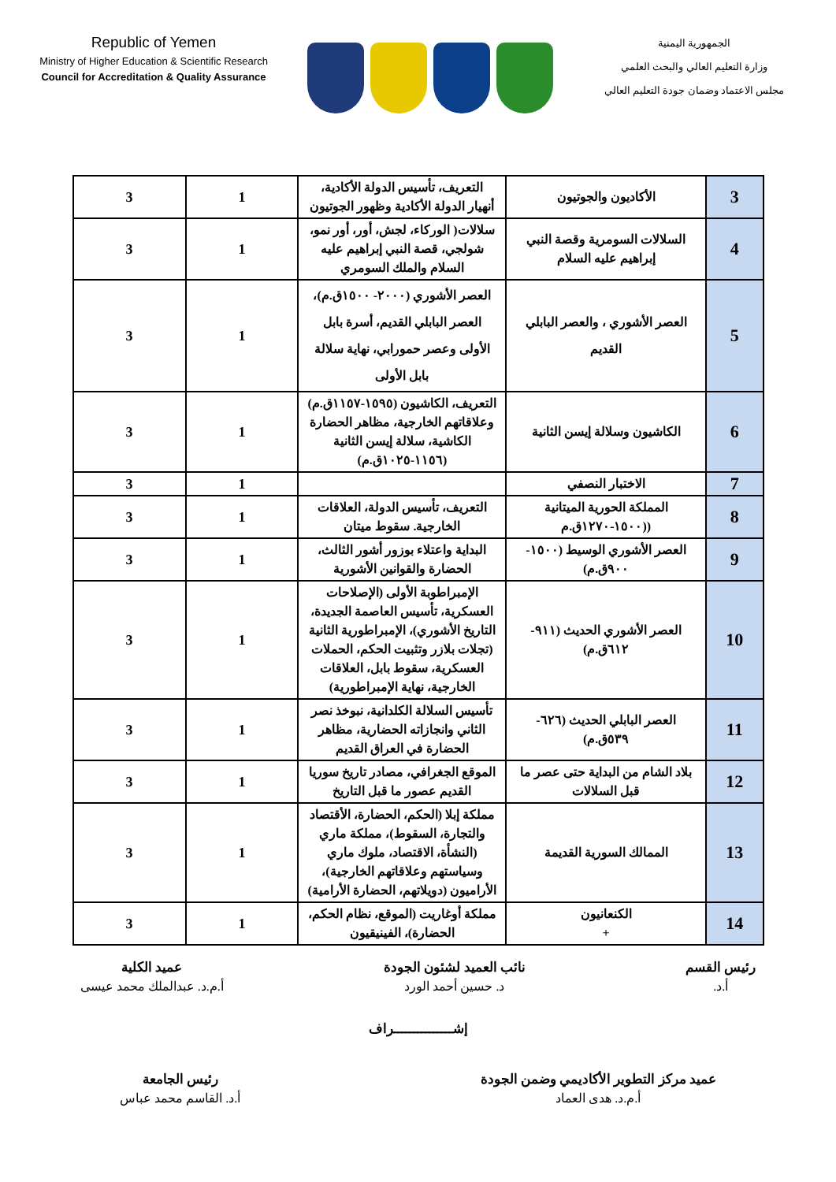Republic of Yemen
Ministry of Higher Education & Scientific Research
Council for Accreditation & Quality Assurance
الجمهورية اليمنية
وزارة التعليم العالي والبحث العلمي
مجلس الاعتماد وضمان جودة التعليم العالي
| 3 | الأكاديون والجوتيون | التعريف، تأسيس الدولة الأكادية، أنهيار الدولة الأكادية وظهور الجوتيون | 1 | 3 |
| 4 | السلالات السومرية وقصة النبي إبراهيم عليه السلام | سلالات( الوركاء، لجش، أور، أور نمو، شولجي، قصة النبي إبراهيم عليه السلام والملك السومري | 1 | 3 |
| 5 | العصر الأشوري ، والعصر البابلي القديم | العصر الأشوري (٢٠٠٠- ١٥٠٠ق.م)، العصر البابلي القديم، أسرة بابل الأولى وعصر حمورابي، نهاية سلالة بابل الأولى | 1 | 3 |
| 6 | الكاشيون وسلالة إيسن الثانية | التعريف، الكاشيون (١٥٩٥-١١٥٧ق.م) وعلاقاتهم الخارجية، مظاهر الحضارة الكاشية، سلالة إيسن الثانية (١١٥٦-١٠٢٥ق.م) | 1 | 3 |
| 7 | الاختبار النصفي | | 1 | 3 |
| 8 | المملكة الحورية الميتانية ((١٥٠٠-١٢٧٠ق.م | التعريف، تأسيس الدولة، العلاقات الخارجية. سقوط ميتان | 1 | 3 |
| 9 | العصر الأشوري الوسيط (١٥٠٠- ٩٠٠ق.م) | البداية واعتلاء بوزور أشور الثالث، الحضارة والقوانين الأشورية | 1 | 3 |
| 10 | العصر الأشوري الحديث (٩١١- ٦١٢ق.م) | الإمبراطوبة الأولى (الإصلاحات العسكرية، تأسيس العاصمة الجديدة، التاريخ الأشوري)، الإمبراطورية الثانية (تجلات بلازر وتثبيت الحكم، الحملات العسكرية، سقوط بابل، العلاقات الخارجية، نهاية الإمبراطورية) | 1 | 3 |
| 11 | العصر البابلي الحديث (٦٢٦- ٥٣٩ق.م) | تأسيس السلالة الكلدانية، نبوخذ نصر الثاني وانجازاته الحضارية، مظاهر الحضارة في العراق القديم | 1 | 3 |
| 12 | بلاد الشام من البداية حتى عصر ما قبل السلالات | الموقع الجغرافي، مصادر تاريخ سوريا القديم عصور ما قبل التاريخ | 1 | 3 |
| 13 | الممالك السورية القديمة | مملكة إبلا (الحكم، الحضارة، الأقتصاد والتجارة، السقوط)، مملكة ماري (النشأة، الاقتصاد، ملوك ماري وسياستهم وعلاقاتهم الخارجية)، الأراميون (دويلاتهم، الحضارة الأرامية) | 1 | 3 |
| 14 | الكنعانيون + | مملكة أوغاريت (الموقع، نظام الحكم، الحضارة)، الفينيقيون | 1 | 3 |
رئيس القسم
أ.د.
نائب العميد لشئون الجودة
د. حسين أحمد الورد
عميد الكلية
أ.م.د. عبدالملك محمد عيسى
إشـــــــــــــــراف
عميد مركز التطوير الأكاديمي وضمن الجودة
أ.م.د. هدى العماد
رئيس الجامعة
أ.د. القاسم محمد عباس